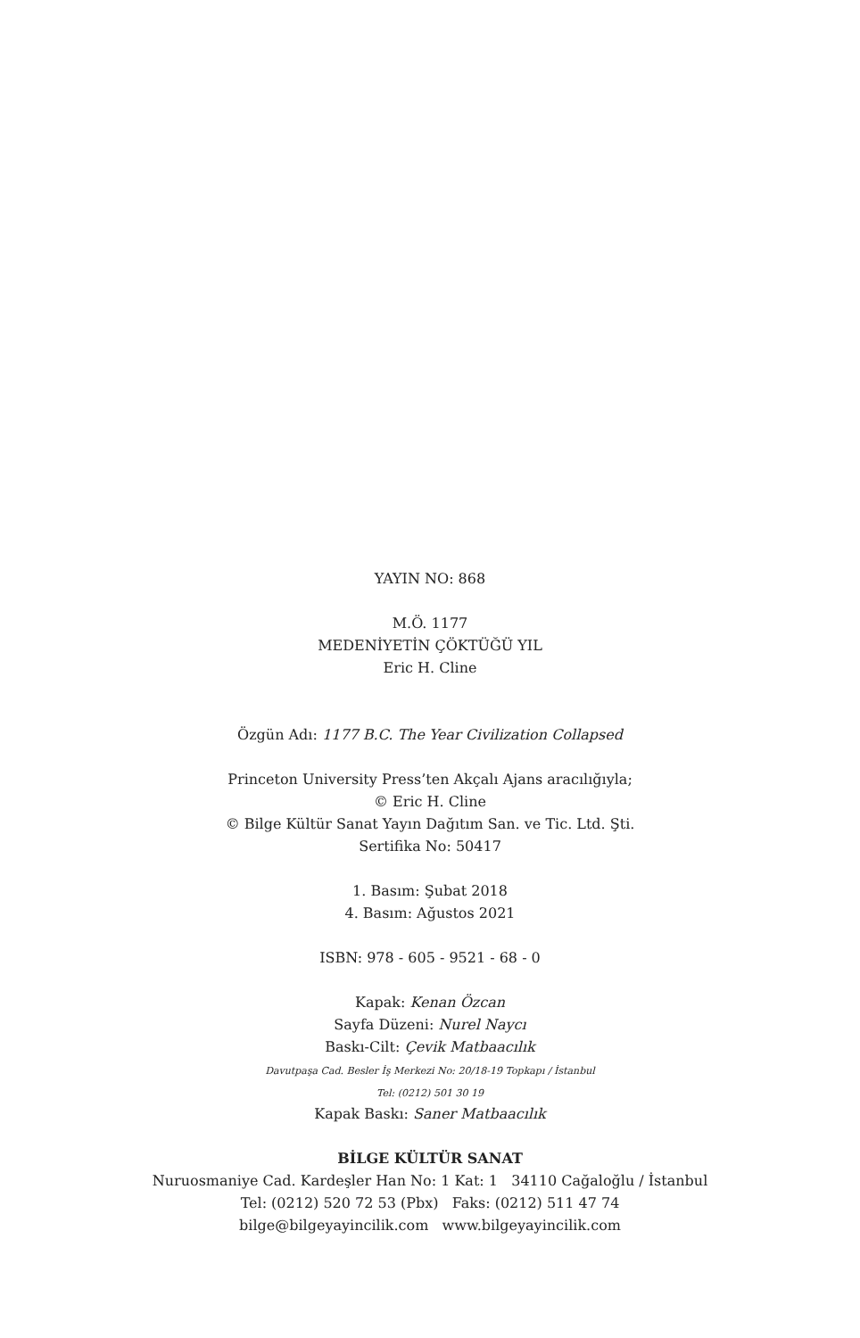YAYIN NO: 868
M.Ö. 1177
MEDENİYETİN ÇÖKTÜĞÜ YIL
Eric H. Cline
Özgün Adı: 1177 B.C. The Year Civilization Collapsed
Princeton University Press’ten Akçalı Ajans aracılığıyla;
© Eric H. Cline
© Bilge Kültür Sanat Yayın Dağıtım San. ve Tic. Ltd. Şti.
Sertifika No: 50417
1. Basım: Şubat 2018
4. Basım: Ağustos 2021
ISBN: 978 - 605 - 9521 - 68 - 0
Kapak: Kenan Özcan
Sayfa Düzeni: Nurel Naycı
Baskı-Cilt: Çevik Matbaacılık
Davutpaşa Cad. Besler İş Merkezi No: 20/18-19 Topkapı / İstanbul
Tel: (0212) 501 30 19
Kapak Baskı: Saner Matbaacılık
BİLGE KÜLTÜR SANAT
Nuruosmaniye Cad. Kardeşler Han No: 1 Kat: 1 34110 Cağaloğlu / İstanbul
Tel: (0212) 520 72 53 (Pbx) Faks: (0212) 511 47 74
bilge@bilgeyayincilik.com www.bilgeyayincilik.com